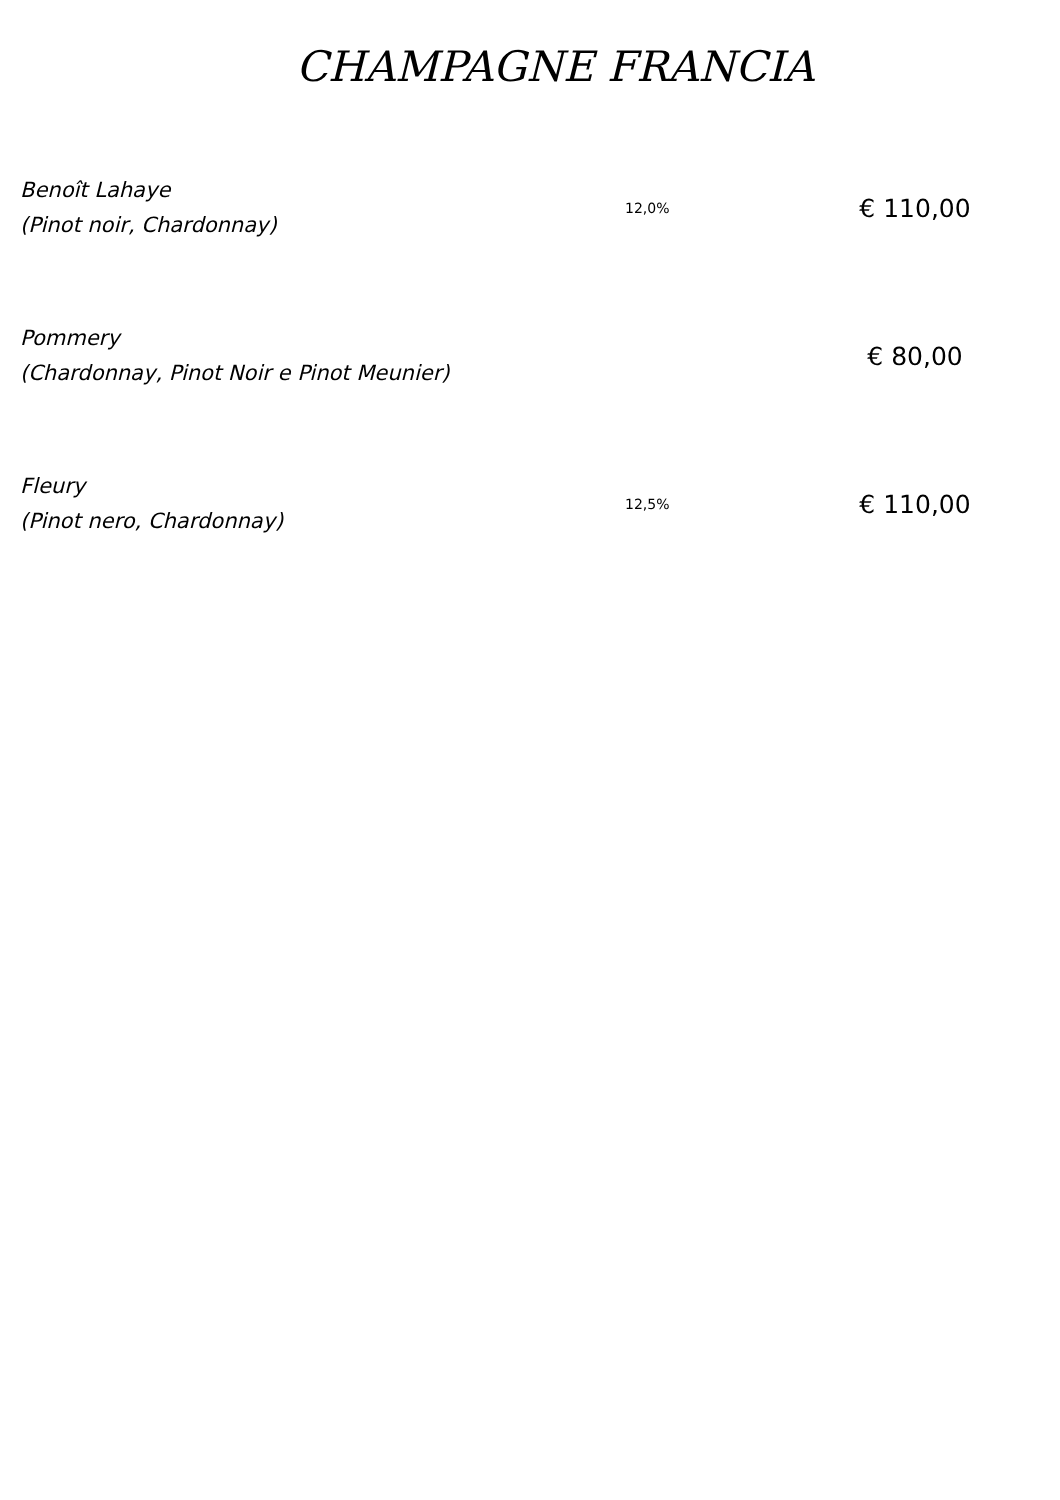CHAMPAGNE FRANCIA
Benoît Lahaye
(Pinot noir, Chardonnay)
12,0%
€ 110,00
Pommery
(Chardonnay, Pinot Noir e Pinot Meunier)
€ 80,00
Fleury
(Pinot nero, Chardonnay)
12,5%
€ 110,00